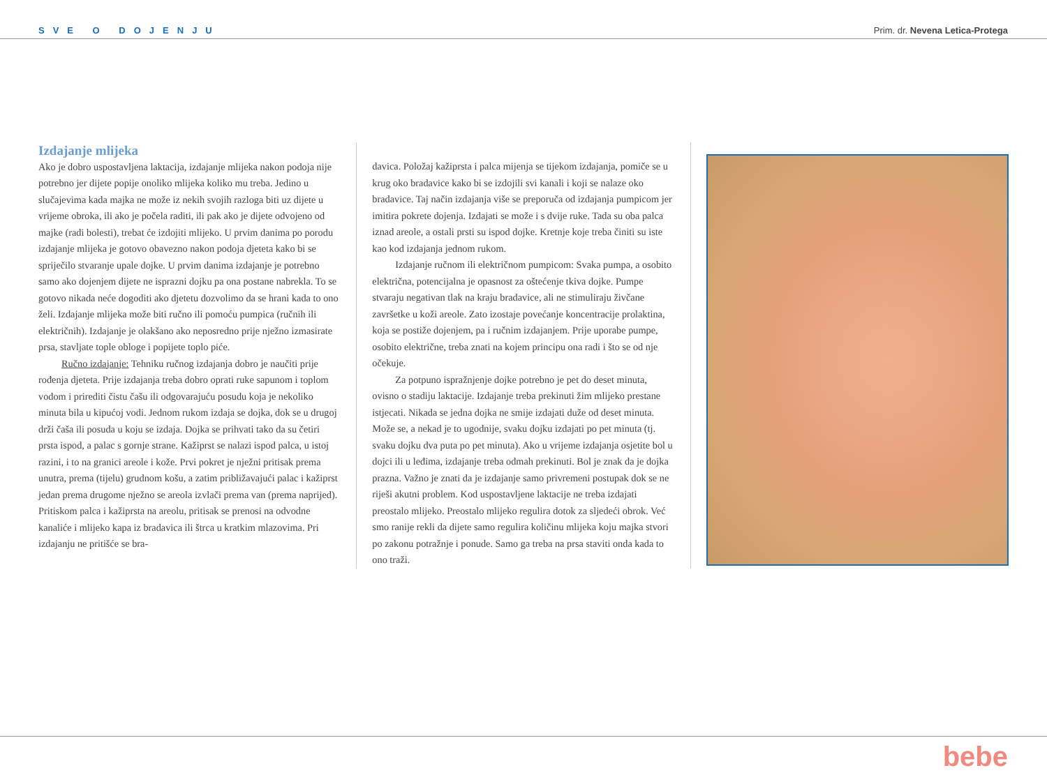SVE O DOJENJU Prim. dr. Nevena Letica-Protega
Izdajanje mlijeka
Ako je dobro uspostavljena laktacija, izdajanje mlijeka nakon podoja nije potrebno jer dijete popije onoliko mlijeka koliko mu treba. Jedino u slučajevima kada majka ne može iz nekih svojih razloga biti uz dijete u vrijeme obroka, ili ako je počela raditi, ili pak ako je dijete odvojeno od majke (radi bolesti), trebat će izdojiti mlijeko. U prvim danima po porodu izdajanje mlijeka je gotovo obavezno nakon podoja djeteta kako bi se spriječilo stvaranje upale dojke. U prvim danima izdajanje je potrebno samo ako dojenjem dijete ne isprazni dojku pa ona postane nabrekla. To se gotovo nikada neće dogoditi ako djetetu dozvolimo da se hrani kada to ono želi. Izdajanje mlijeka može biti ručno ili pomoću pumpica (ručnih ili električnih). Izdajanje je olakšano ako neposredno prije nježno izmasirate prsa, stavljate tople obloge i popijete toplo piće.
Ručno izdajanje: Tehniku ručnog izdajanja dobro je naučiti prije rođenja djeteta. Prije izdajanja treba dobro oprati ruke sapunom i toplom vodom i prirediti čistu čašu ili odgovarajuću posudu koja je nekoliko minuta bila u kipućoj vodi. Jednom rukom izdaja se dojka, dok se u drugoj drži čaša ili posuda u koju se izdaja. Dojka se prihvati tako da su četiri prsta ispod, a palac s gornje strane. Kažiprst se nalazi ispod palca, u istoj razini, i to na granici areole i kože. Prvi pokret je nježni pritisak prema unutra, prema (tijelu) grudnom košu, a zatim približavajući palac i kažiprst jedan prema drugome nježno se areola izvlači prema van (prema naprijed). Pritiskom palca i kažiprsta na areolu, pritisak se prenosi na odvodne kanaliće i mlijeko kapa iz bradavica ili štrca u kratkim mlazovima. Pri izdajanju ne pritišće se bra-
davica. Položaj kažiprsta i palca mijenja se tijekom izdajanja, pomiče se u krug oko bradavice kako bi se izdojili svi kanali i koji se nalaze oko bradavice. Taj način izdajanja više se preporuča od izdajanja pumpicom jer imitira pokrete dojenja. Izdajati se može i s dvije ruke. Tada su oba palca iznad areole, a ostali prsti su ispod dojke. Kretnje koje treba činiti su iste kao kod izdajanja jednom rukom.
Izdajanje ručnom ili električnom pumpicom: Svaka pumpa, a osobito električna, potencijalna je opasnost za oštećenje tkiva dojke. Pumpe stvaraju negativan tlak na kraju bradavice, ali ne stimuliraju živčane završetke u koži areole. Zato izostaje povećanje koncentracije prolaktina, koja se postiže dojenjem, pa i ručnim izdajanjem. Prije uporabe pumpe, osobito električne, treba znati na kojem principu ona radi i što se od nje očekuje.
Za potpuno ispražnjenje dojke potrebno je pet do deset minuta, ovisno o stadiju laktacije. Izdajanje treba prekinuti žim mlijeko prestane istjecati. Nikada se jedna dojka ne smije izdajati duže od deset minuta. Može se, a nekad je to ugodnije, svaku dojku izdajati po pet minuta (tj. svaku dojku dva puta po pet minuta). Ako u vrijeme izdajanja osjetite bol u dojci ili u leđima, izdajanje treba odmah prekinuti. Bol je znak da je dojka prazna. Važno je znati da je izdajanje samo privremeni postupak dok se ne riješi akutni problem. Kod uspostavljene laktacije ne treba izdajati preostalo mlijeko. Preostalo mlijeko regulira dotok za sljedeći obrok. Već smo ranije rekli da dijete samo regulira količinu mlijeka koju majka stvori po zakonu potražnje i ponude. Samo ga treba na prsa staviti onda kada to ono traži.
bebe